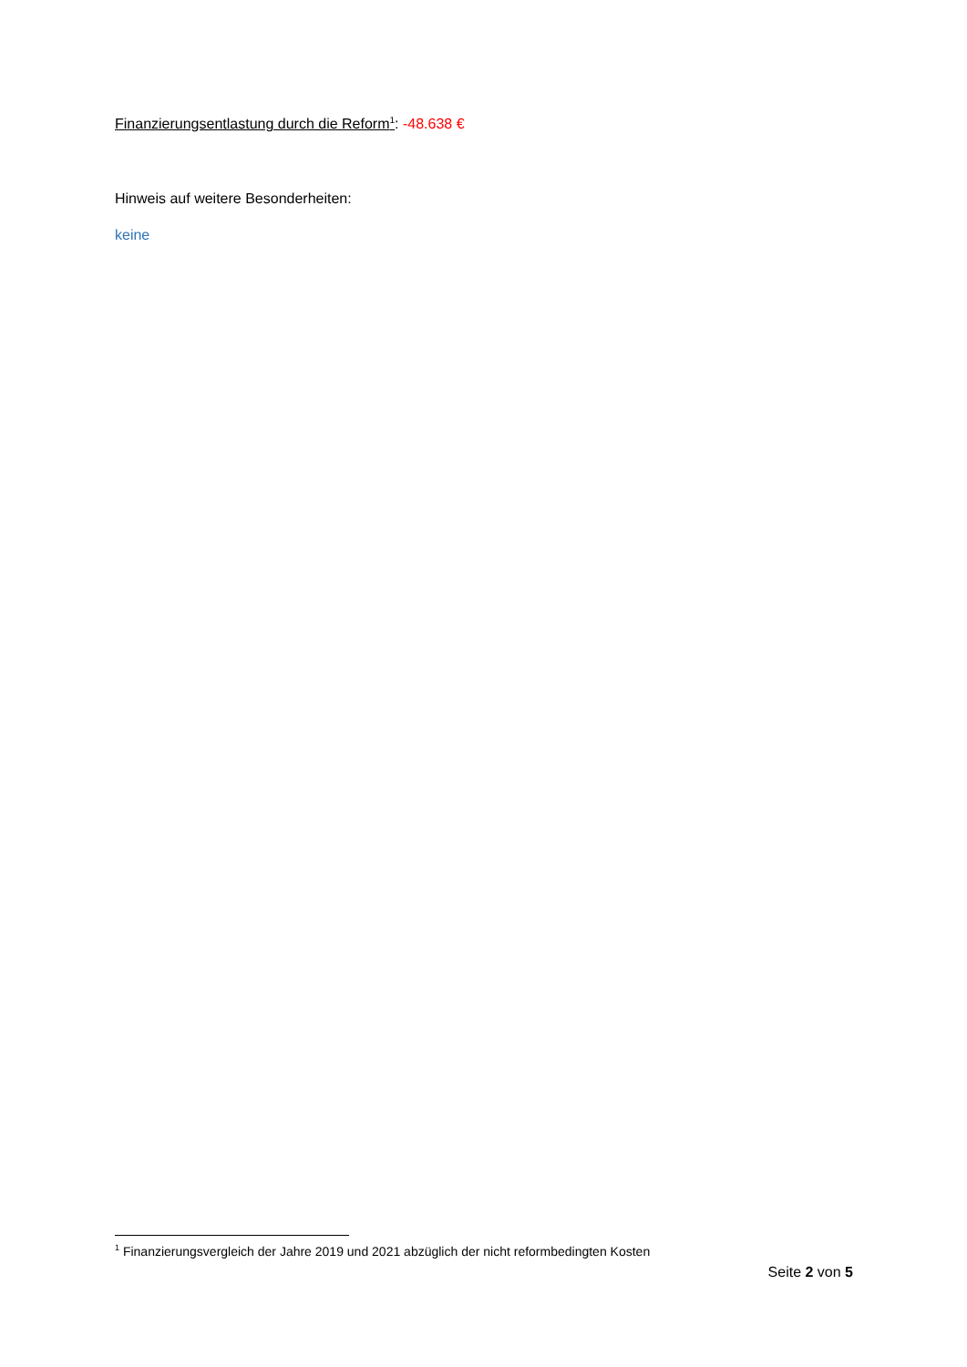Finanzierungsentlastung durch die Reform<sup>1</sup>: -48.638 €
Hinweis auf weitere Besonderheiten:
keine
<sup>1</sup> Finanzierungsvergleich der Jahre 2019 und 2021 abzüglich der nicht reformbedingten Kosten
Seite 2 von 5